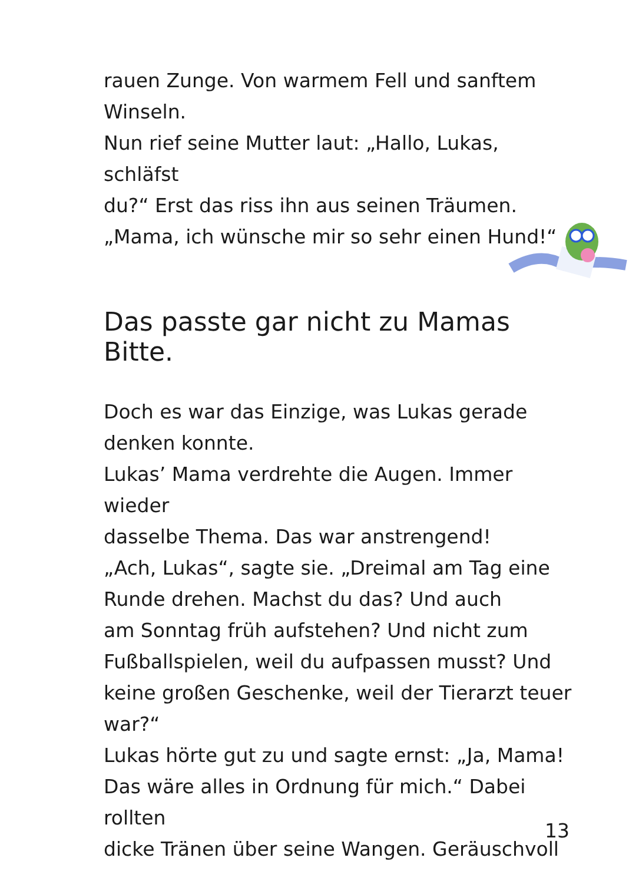rauen Zunge. Von warmem Fell und sanftem
Winseln.
Nun rief seine Mutter laut: „Hallo, Lukas, schläfst
du?“ Erst das riss ihn aus seinen Träumen.
„Mama, ich wünsche mir so sehr einen Hund!“
Das passte gar nicht zu Mamas Bitte.
Doch es war das Einzige, was Lukas gerade
denken konnte.
Lukas’ Mama verdrehte die Augen. Immer wieder
dasselbe Thema. Das war anstrengend!
„Ach, Lukas“, sagte sie. „Dreimal am Tag eine
Runde drehen. Machst du das? Und auch
am Sonntag früh aufstehen? Und nicht zum
Fußballspielen, weil du aufpassen musst? Und
keine großen Geschenke, weil der Tierarzt teuer
war?“
Lukas hörte gut zu und sagte ernst: „Ja, Mama!
Das wäre alles in Ordnung für mich.“ Dabei rollten
dicke Tränen über seine Wangen. Geräuschvoll
13